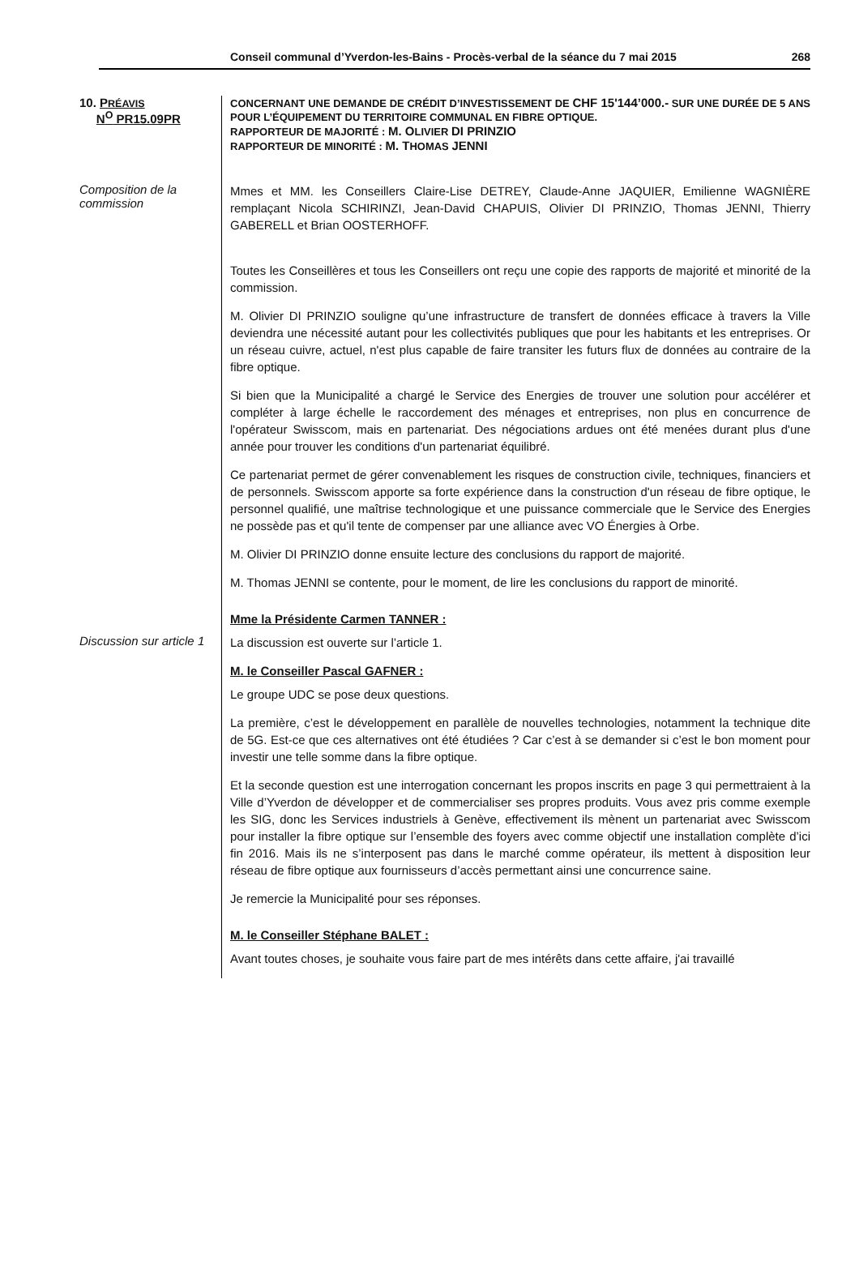Conseil communal d’Yverdon-les-Bains - Procès-verbal de la séance du 7 mai 2015 268
10. PRÉAVIS
N<sup>O</sup> PR15.09PR
CONCERNANT UNE DEMANDE DE CRÉDIT D’INVESTISSEMENT DE CHF 15'144’000.- SUR UNE DURÉE DE 5 ANS POUR L’ÉQUIPEMENT DU TERRITOIRE COMMUNAL EN FIBRE OPTIQUE.
RAPPORTEUR DE MAJORITÉ : M. OLIVIER DI PRINZIO
RAPPORTEUR DE MINORITÉ : M. THOMAS JENNI
Composition de la commission
Mmes et MM. les Conseillers Claire-Lise DETREY, Claude-Anne JAQUIER, Emilienne WAGNIÈRE remplaçant Nicola SCHIRINZI, Jean-David CHAPUIS, Olivier DI PRINZIO, Thomas JENNI, Thierry GABERELL et Brian OOSTERHOFF.
Toutes les Conseillères et tous les Conseillers ont reçu une copie des rapports de majorité et minorité de la commission.
M. Olivier DI PRINZIO souligne qu’une infrastructure de transfert de données efficace à travers la Ville deviendra une nécessité autant pour les collectivités publiques que pour les habitants et les entreprises. Or un réseau cuivre, actuel, n'est plus capable de faire transiter les futurs flux de données au contraire de la fibre optique.
Si bien que la Municipalité a chargé le Service des Energies de trouver une solution pour accélérer et compléter à large échelle le raccordement des ménages et entreprises, non plus en concurrence de l'opérateur Swisscom, mais en partenariat. Des négociations ardues ont été menées durant plus d'une année pour trouver les conditions d'un partenariat équilibré.
Ce partenariat permet de gérer convenablement les risques de construction civile, techniques, financiers et de personnels. Swisscom apporte sa forte expérience dans la construction d'un réseau de fibre optique, le personnel qualifié, une maîtrise technologique et une puissance commerciale que le Service des Energies ne possède pas et qu'il tente de compenser par une alliance avec VO Énergies à Orbe.
M. Olivier DI PRINZIO donne ensuite lecture des conclusions du rapport de majorité.
M. Thomas JENNI se contente, pour le moment, de lire les conclusions du rapport de minorité.
Mme la Présidente Carmen TANNER :
Discussion sur article 1
La discussion est ouverte sur l’article 1.
M. le Conseiller Pascal GAFNER :
Le groupe UDC se pose deux questions.
La première, c’est le développement en parallèle de nouvelles technologies, notamment la technique dite de 5G. Est-ce que ces alternatives ont été étudiées ? Car c’est à se demander si c’est le bon moment pour investir une telle somme dans la fibre optique.
Et la seconde question est une interrogation concernant les propos inscrits en page 3 qui permettraient à la Ville d’Yverdon de développer et de commercialiser ses propres produits. Vous avez pris comme exemple les SIG, donc les Services industriels à Genève, effectivement ils mènent un partenariat avec Swisscom pour installer la fibre optique sur l’ensemble des foyers avec comme objectif une installation complète d’ici fin 2016. Mais ils ne s’interposent pas dans le marché comme opérateur, ils mettent à disposition leur réseau de fibre optique aux fournisseurs d’accès permettant ainsi une concurrence saine.
Je remercie la Municipalité pour ses réponses.
M. le Conseiller Stéphane BALET :
Avant toutes choses, je souhaite vous faire part de mes intérêts dans cette affaire, j'ai travaillé